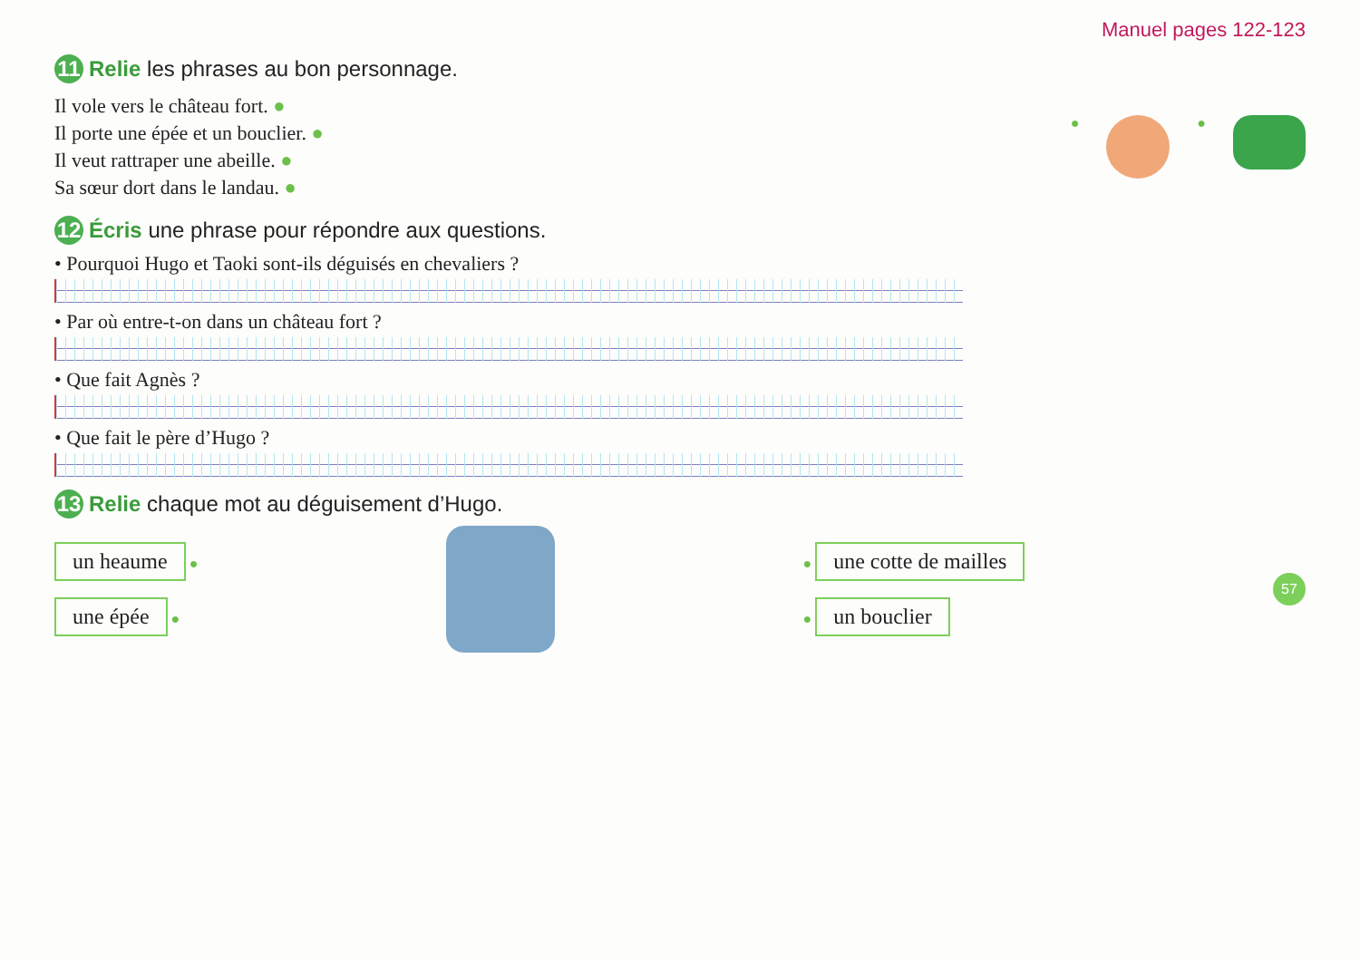Manuel pages 122-123
11 Relie les phrases au bon personnage.
Il vole vers le château fort. ●
Il porte une épée et un bouclier. ●
Il veut rattraper une abeille. ●
Sa sœur dort dans le landau. ●
● ●
12 Écris une phrase pour répondre aux questions.
• Pourquoi Hugo et Taoki sont-ils déguisés en chevaliers ?
• Par où entre-t-on dans un château fort ?
• Que fait Agnès ?
• Que fait le père d’Hugo ?
13 Relie chaque mot au déguisement d’Hugo.
un heaume ●
une épée ●
● une cotte de mailles
● un bouclier
57